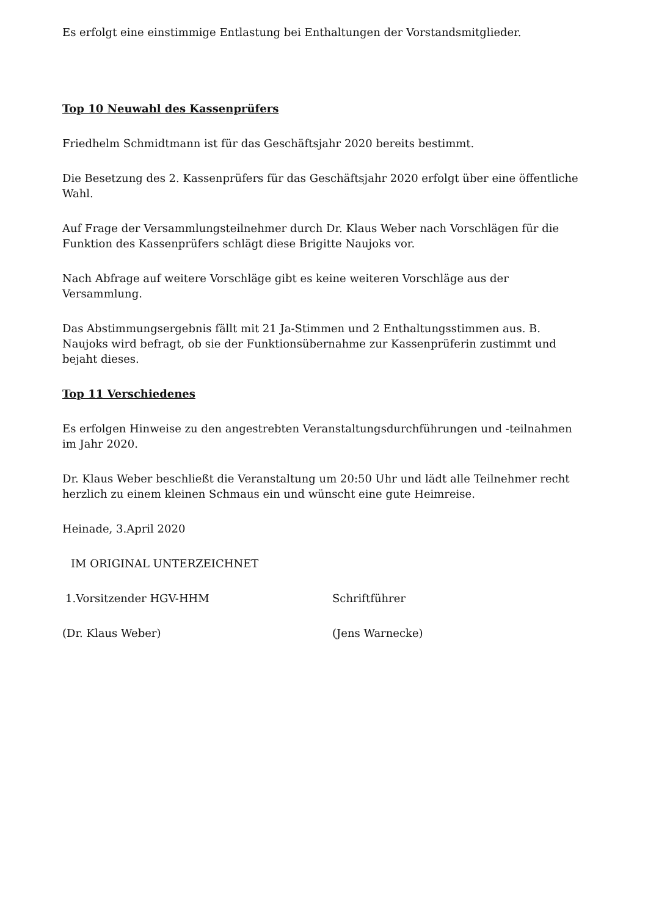Es erfolgt eine einstimmige Entlastung bei Enthaltungen der Vorstandsmitglieder.
Top 10 Neuwahl des Kassenprüfers
Friedhelm Schmidtmann ist für das Geschäftsjahr 2020 bereits bestimmt.
Die Besetzung des 2. Kassenprüfers für das Geschäftsjahr 2020 erfolgt über eine öffentliche Wahl.
Auf Frage der Versammlungsteilnehmer durch Dr. Klaus Weber nach Vorschlägen für die Funktion des Kassenprüfers schlägt diese Brigitte Naujoks vor.
Nach Abfrage auf weitere Vorschläge gibt es keine weiteren Vorschläge aus der Versammlung.
Das Abstimmungsergebnis fällt mit 21 Ja-Stimmen und 2 Enthaltungsstimmen aus. B. Naujoks wird befragt, ob sie der Funktionsübernahme zur Kassenprüferin zustimmt und bejaht dieses.
Top 11 Verschiedenes
Es erfolgen Hinweise zu den angestrebten Veranstaltungsdurchführungen und -teilnahmen im Jahr 2020.
Dr. Klaus Weber beschließt die Veranstaltung um 20:50 Uhr und lädt alle Teilnehmer recht herzlich zu einem kleinen Schmaus ein und wünscht eine gute Heimreise.
Heinade, 3.April 2020
IM ORIGINAL UNTERZEICHNET
1.Vorsitzender HGV-HHM Schriftführer
(Dr. Klaus Weber) (Jens Warnecke)